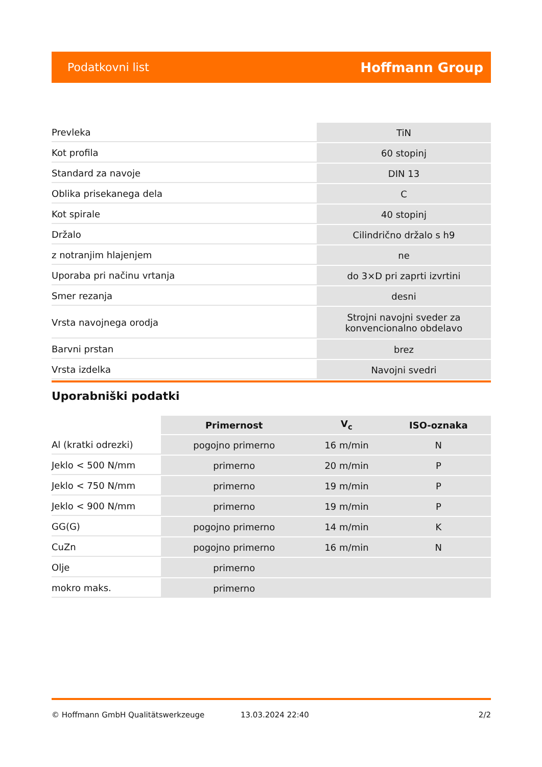Podatkovni list Hoffmann Group
| Prevleka | TiN |
| Kot profila | 60 stopinj |
| Standard za navoje | DIN 13 |
| Oblika prisekanega dela | C |
| Kot spirale | 40 stopinj |
| Držalo | Cilindrično držalo s h9 |
| z notranjim hlajenjem | ne |
| Uporaba pri načinu vrtanja | do 3×D pri zaprti izvrtini |
| Smer rezanja | desni |
| Vrsta navojnega orodja | Strojni navojni sveder za konvencionalno obdelavo |
| Barvni prstan | brez |
| Vrsta izdelka | Navojni svedri |
Uporabniški podatki
| | Primernost | V<sub>c</sub> | ISO-oznaka |
| --- | --- | --- | --- |
| Al (kratki odrezki) | pogojno primerno | 16 m/min | N |
| Jeklo < 500 N/mm | primerno | 20 m/min | P |
| Jeklo < 750 N/mm | primerno | 19 m/min | P |
| Jeklo < 900 N/mm | primerno | 19 m/min | P |
| GG(G) | pogojno primerno | 14 m/min | K |
| CuZn | pogojno primerno | 16 m/min | N |
| Olje | primerno | | |
| mokro maks. | primerno | | |
© Hoffmann GmbH Qualitätswerkzeuge 13.03.2024 22:40 2/2